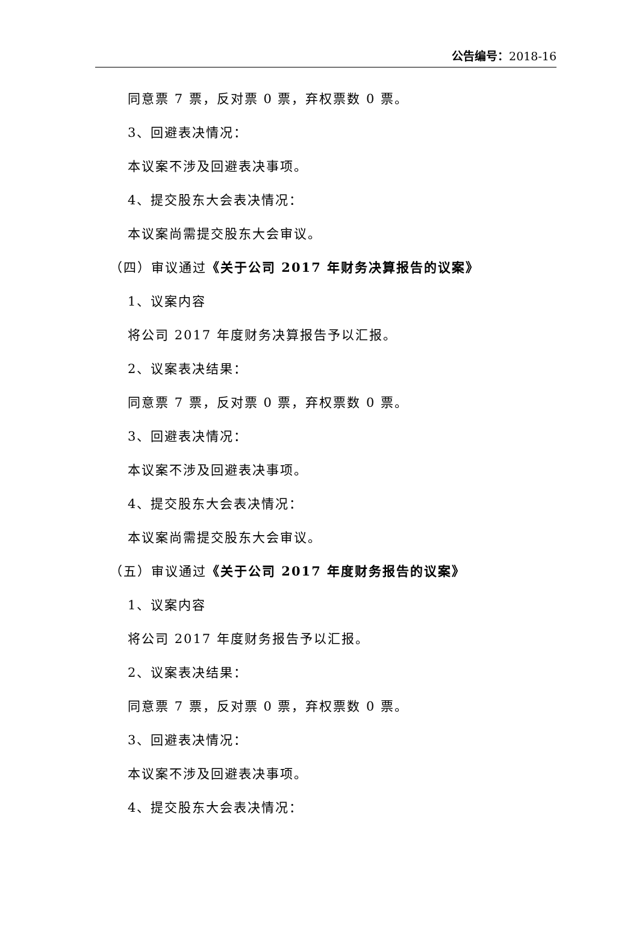公告编号：2018-16
同意票 7 票，反对票 0 票，弃权票数 0 票。
3、回避表决情况：
本议案不涉及回避表决事项。
4、提交股东大会表决情况：
本议案尚需提交股东大会审议。
（四）审议通过《关于公司 2017 年财务决算报告的议案》
1、议案内容
将公司 2017 年度财务决算报告予以汇报。
2、议案表决结果：
同意票 7 票，反对票 0 票，弃权票数 0 票。
3、回避表决情况：
本议案不涉及回避表决事项。
4、提交股东大会表决情况：
本议案尚需提交股东大会审议。
（五）审议通过《关于公司 2017 年度财务报告的议案》
1、议案内容
将公司 2017 年度财务报告予以汇报。
2、议案表决结果：
同意票 7 票，反对票 0 票，弃权票数 0 票。
3、回避表决情况：
本议案不涉及回避表决事项。
4、提交股东大会表决情况：